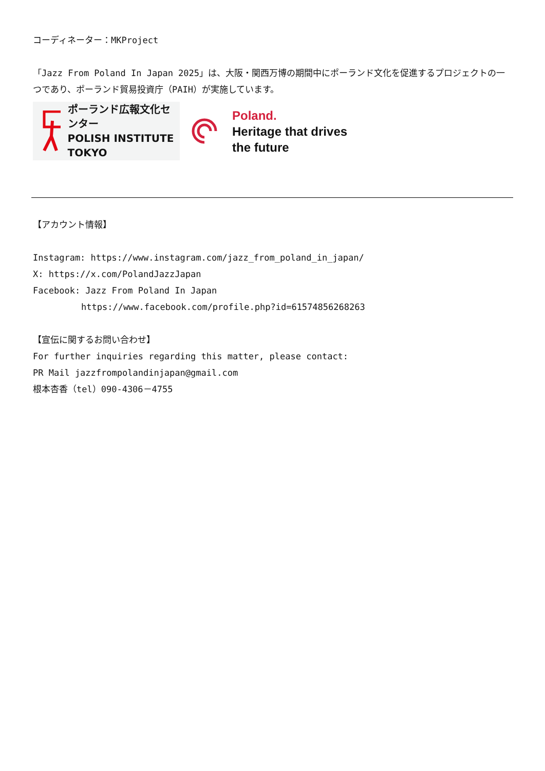コーディネーター：MKProject
「Jazz From Poland In Japan 2025」は、大阪・関西万博の期間中にポーランド文化を促進するプロジェクトの一つであり、ポーランド貿易投資庁（PAIH）が実施しています。
ポーランド広報文化センター
POLISH INSTITUTE TOKYO
Poland.
Heritage that drives
the future
【アカウント情報】
Instagram: https://www.instagram.com/jazz_from_poland_in_japan/
X: https://x.com/PolandJazzJapan
Facebook: Jazz From Poland In Japan
https://www.facebook.com/profile.php?id=61574856268263
【宣伝に関するお問い合わせ】
For further inquiries regarding this matter, please contact:
PR Mail jazzfrompolandinjapan@gmail.com
根本杏香（tel）090-4306－4755